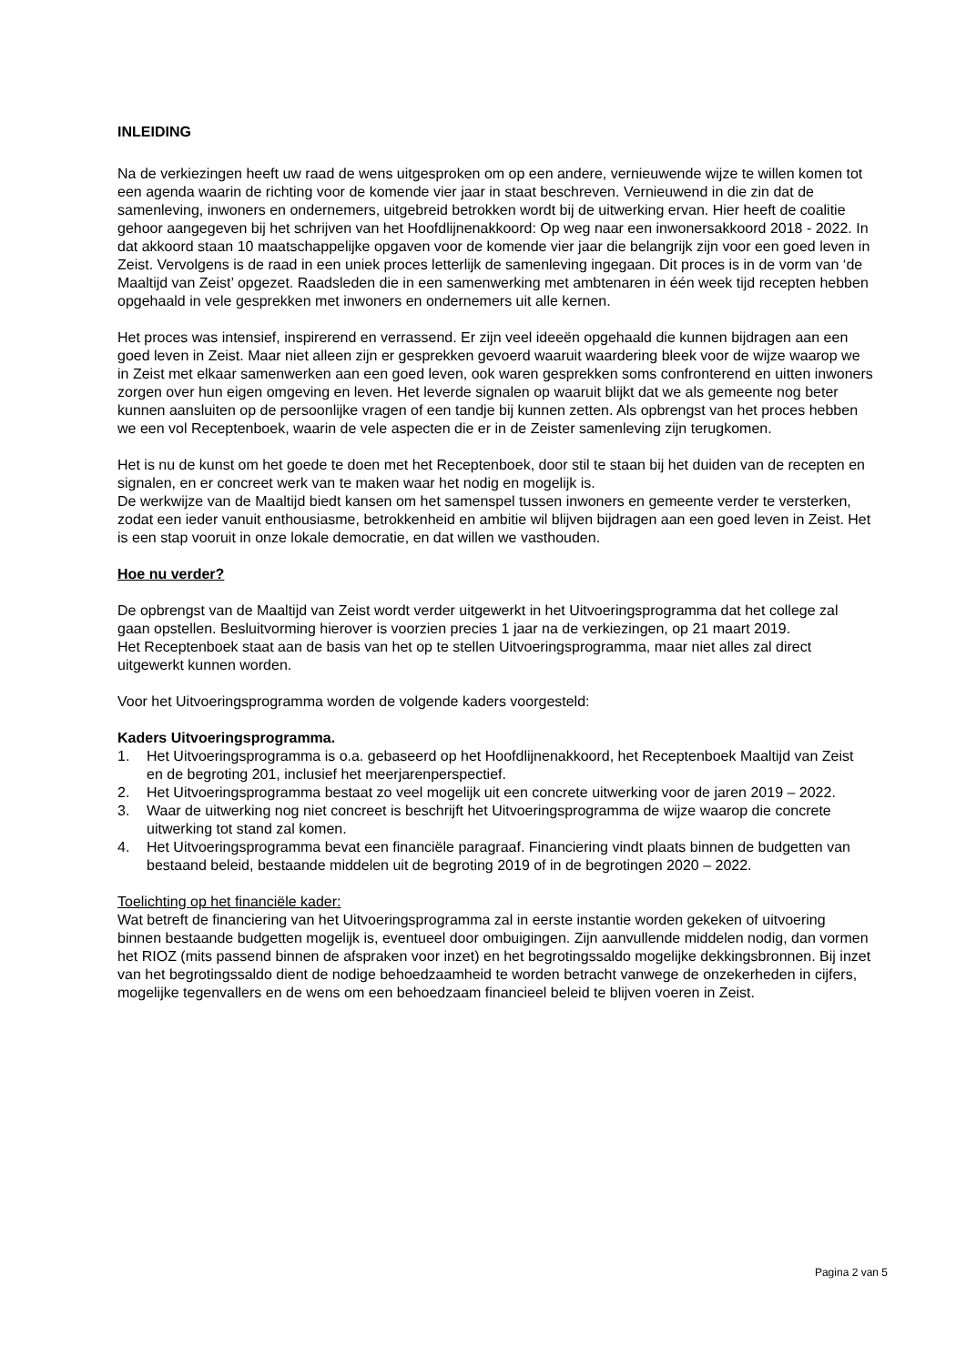INLEIDING
Na de verkiezingen heeft uw raad de wens uitgesproken om op een andere, vernieuwende wijze te willen komen tot een agenda waarin de richting voor de komende vier jaar in staat beschreven. Vernieuwend in die zin dat de samenleving, inwoners en ondernemers, uitgebreid betrokken wordt bij de uitwerking ervan. Hier heeft de coalitie gehoor aangegeven bij het schrijven van het Hoofdlijnenakkoord: Op weg naar een inwonersakkoord 2018 - 2022. In dat akkoord staan 10 maatschappelijke opgaven voor de komende vier jaar die belangrijk zijn voor een goed leven in Zeist. Vervolgens is de raad in een uniek proces letterlijk de samenleving ingegaan. Dit proces is in de vorm van ‘de Maaltijd van Zeist’ opgezet. Raadsleden die in een samenwerking met ambtenaren in één week tijd recepten hebben opgehaald in vele gesprekken met inwoners en ondernemers uit alle kernen.
Het proces was intensief, inspirerend en verrassend. Er zijn veel ideeën opgehaald die kunnen bijdragen aan een goed leven in Zeist. Maar niet alleen zijn er gesprekken gevoerd waaruit waardering bleek voor de wijze waarop we in Zeist met elkaar samenwerken aan een goed leven, ook waren gesprekken soms confronterend en uitten inwoners zorgen over hun eigen omgeving en leven. Het leverde signalen op waaruit blijkt dat we als gemeente nog beter kunnen aansluiten op de persoonlijke vragen of een tandje bij kunnen zetten. Als opbrengst van het proces hebben we een vol Receptenboek, waarin de vele aspecten die er in de Zeister samenleving zijn terugkomen.
Het is nu de kunst om het goede te doen met het Receptenboek, door stil te staan bij het duiden van de recepten en signalen, en er concreet werk van te maken waar het nodig en mogelijk is.
De werkwijze van de Maaltijd biedt kansen om het samenspel tussen inwoners en gemeente verder te versterken, zodat een ieder vanuit enthousiasme, betrokkenheid en ambitie wil blijven bijdragen aan een goed leven in Zeist. Het is een stap vooruit in onze lokale democratie, en dat willen we vasthouden.
Hoe nu verder?
De opbrengst van de Maaltijd van Zeist wordt verder uitgewerkt in het Uitvoeringsprogramma dat het college zal gaan opstellen. Besluitvorming hierover is voorzien precies 1 jaar na de verkiezingen, op 21 maart 2019.
Het Receptenboek staat aan de basis van het op te stellen Uitvoeringsprogramma, maar niet alles zal direct uitgewerkt kunnen worden.
Voor het Uitvoeringsprogramma worden de volgende kaders voorgesteld:
Kaders Uitvoeringsprogramma.
1. Het Uitvoeringsprogramma is o.a. gebaseerd op het Hoofdlijnenakkoord, het Receptenboek Maaltijd van Zeist en de begroting 201, inclusief het meerjarenperspectief.
2. Het Uitvoeringsprogramma bestaat zo veel mogelijk uit een concrete uitwerking voor de jaren 2019 – 2022.
3. Waar de uitwerking nog niet concreet is beschrijft het Uitvoeringsprogramma de wijze waarop die concrete uitwerking tot stand zal komen.
4. Het Uitvoeringsprogramma bevat een financiële paragraaf. Financiering vindt plaats binnen de budgetten van bestaand beleid, bestaande middelen uit de begroting 2019 of in de begrotingen 2020 – 2022.
Toelichting op het financiële kader:
Wat betreft de financiering van het Uitvoeringsprogramma zal in eerste instantie worden gekeken of uitvoering binnen bestaande budgetten mogelijk is, eventueel door ombuigingen. Zijn aanvullende middelen nodig, dan vormen het RIOZ (mits passend binnen de afspraken voor inzet) en het begrotingssaldo mogelijke dekkingsbronnen. Bij inzet van het begrotingssaldo dient de nodige behoedzaamheid te worden betracht vanwege de onzekerheden in cijfers, mogelijke tegenvallers en de wens om een behoedzaam financieel beleid te blijven voeren in Zeist.
Pagina 2 van 5